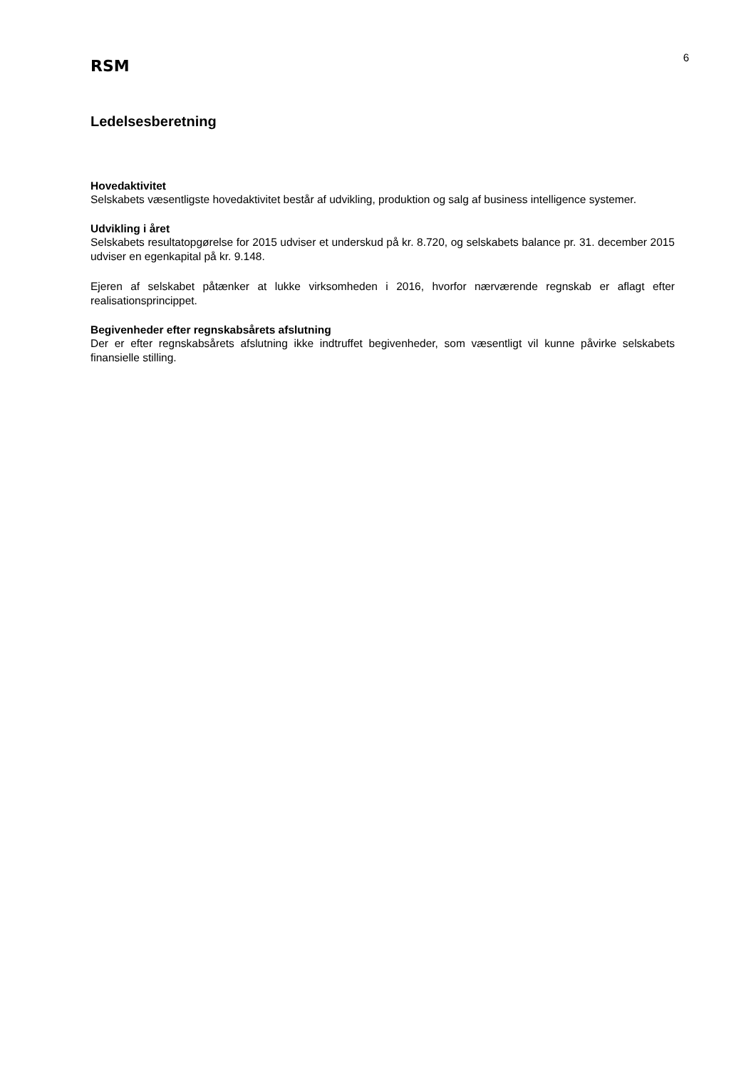RSM
6
Ledelsesberetning
Hovedaktivitet
Selskabets væsentligste hovedaktivitet består af udvikling, produktion og salg af business intelligence systemer.
Udvikling i året
Selskabets resultatopgørelse for 2015 udviser et underskud på kr. 8.720, og selskabets balance pr. 31. december 2015 udviser en egenkapital på kr. 9.148.
Ejeren af selskabet påtænker at lukke virksomheden i 2016, hvorfor nærværende regnskab er aflagt efter realisationsprincippet.
Begivenheder efter regnskabsårets afslutning
Der er efter regnskabsårets afslutning ikke indtruffet begivenheder, som væsentligt vil kunne påvirke selskabets finansielle stilling.